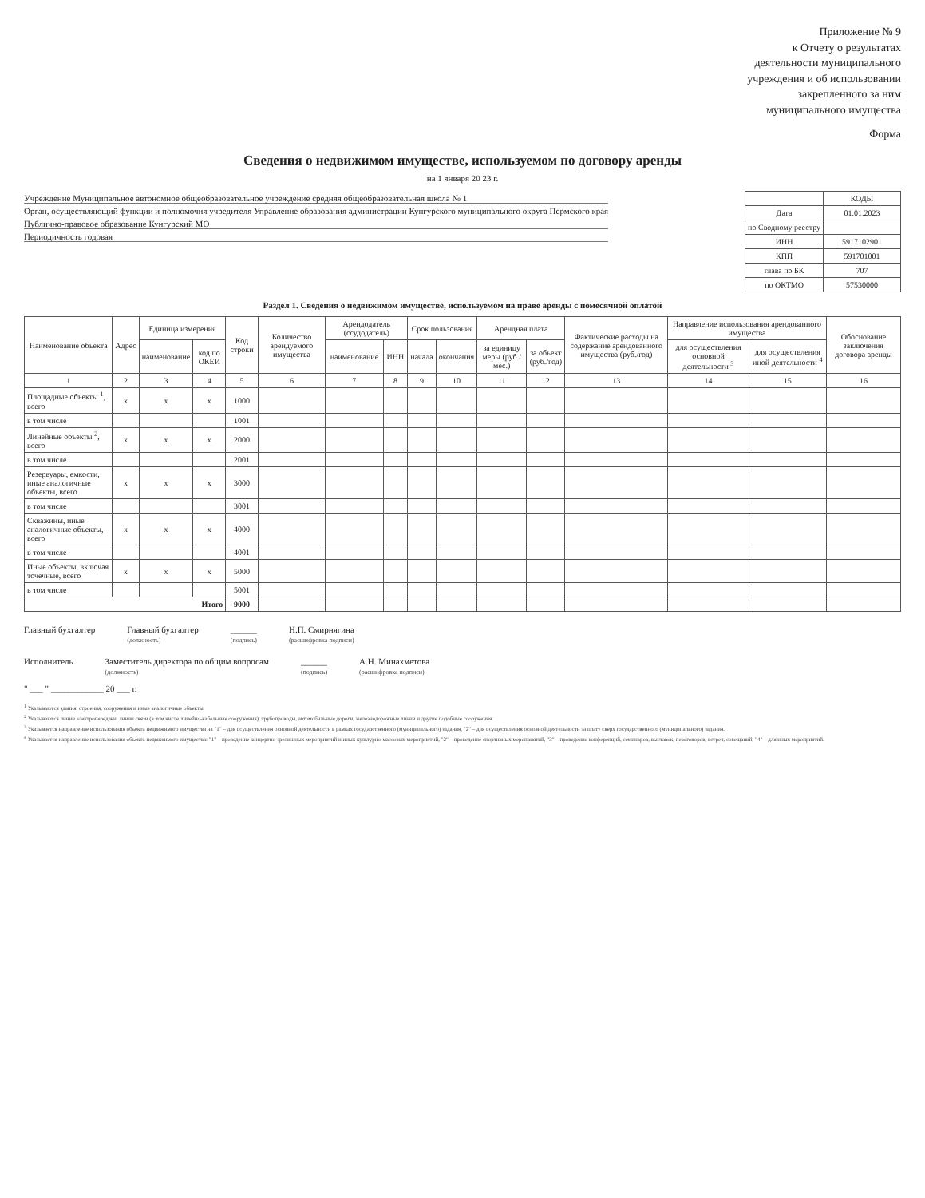Приложение № 9
к Отчету о результатах
деятельности муниципального
учреждения и об использовании
закрепленного за ним
муниципального имущества
Форма
Сведения о недвижимом имуществе, используемом по договору аренды
на 1 января 20 23 г.
Учреждение Муниципальное автономное общеобразовательное учреждение средняя общеобразовательная школа № 1
Орган, осуществляющий функции и полномочия учредителя Управление образования администрации Кунгурского муниципального округа Пермского края
Публично-правовое образование Кунгурский МО
Периодичность годовая
| | КОДЫ |
| Дата | 01.01.2023 |
| по Сводному реестру | |
| ИНН | 5917102901 |
| КПП | 591701001 |
| глава по БК | 707 |
| по ОКТМО | 57530000 |
Раздел 1. Сведения о недвижимом имуществе, используемом на праве аренды с помесячной оплатой
| Наименование объекта | Адрес | Единица измерения | | Код строки | Количество арендуемого имущества | Арендодатель (ссудодатель) | | Срок пользования | | Арендная плата | | Фактические расходы на содержание арендованного имущества (руб./год) | Направление использования арендованного имущества | | Обоснование заключения договора аренды |
| --- | --- | --- | --- | --- | --- | --- | --- | --- | --- | --- | --- | --- | --- | --- | --- |
| | | наименование | код по ОКЕИ | | | наименование | ИНН | начала | окончания | за единицу меры (руб./мес.) | за объект (руб./год) | | для осуществления основной деятельности <sup>3</sup> | для осуществления иной деятельности <sup>4</sup> | |
| 1 | 2 | 3 | 4 | 5 | 6 | 7 | 8 | 9 | 10 | 11 | 12 | 13 | 14 | 15 | 16 |
| Площадные объекты <sup>1</sup>, всего | x | x | x | 1000 | | | | | | | | | | | |
| в том числе | | | | 1001 | | | | | | | | | | | |
| Линейные объекты <sup>2</sup>, всего | x | x | x | 2000 | | | | | | | | | | | |
| в том числе | | | | 2001 | | | | | | | | | | | |
| Резервуары, емкости, иные аналогичные объекты, всего | x | x | x | 3000 | | | | | | | | | | | |
| в том числе | | | | 3001 | | | | | | | | | | | |
| Скважины, иные аналогичные объекты, всего | x | x | x | 4000 | | | | | | | | | | | |
| в том числе | | | | 4001 | | | | | | | | | | | |
| Иные объекты, включая точечные, всего | x | x | x | 5000 | | | | | | | | | | | |
| в том числе | | | | 5001 | | | | | | | | | | | |
| Итого | | | | 9000 | | | | | | | | | | | |
Главный бухгалтер Главный бухгалтер
(должность)
______
(подпись)
Н.П. Смирнягина
(расшифровка подписи)
Исполнитель Заместитель директора по общим вопросам
(должность)
______
(подпись)
А.Н. Минахметова
(расшифровка подписи)
" ___ " ____________ 20 ___ г.
<sup>1</sup> Указываются здания, строения, сооружения и иные аналогичные объекты.
<sup>2</sup> Указываются линии электропередачи, линии связи (в том числе линейно-кабельные сооружения), трубопроводы, автомобильные дороги, железнодорожные линии и другие подобные сооружения.
<sup>3</sup> Указывается направление использования объекта недвижимого имущества на "1" – для осуществления основной деятельности в рамках государственного (муниципального) задания, "2" – для осуществления основной деятельности за плату сверх государственного (муниципального) задания.
<sup>4</sup> Указывается направление использования объекта недвижимого имущества: "1" – проведение концертно-зрелищных мероприятий и иных культурно-массовых мероприятий, "2" – проведение спортивных мероприятий, "3" – проведение конференций, семинаров, выставок, переговоров, встреч, совещаний, "4" – для иных мероприятий.